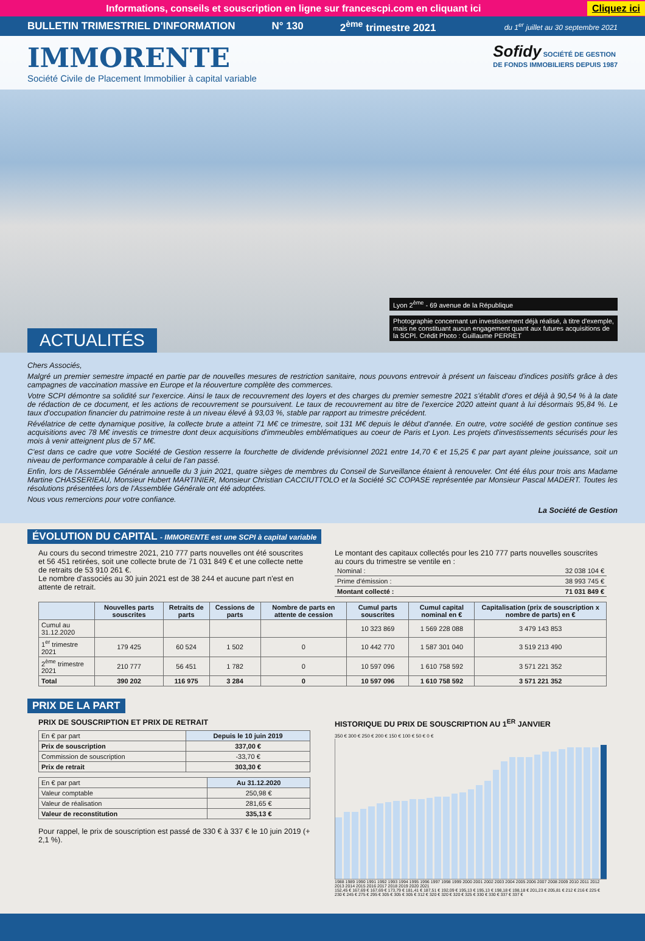Informations, conseils et souscription en ligne sur francescpi.com en cliquant ici Cliquez ici
BULLETIN TRIMESTRIEL D'INFORMATION N° 130 2<sup>ème</sup> trimestre 2021 du 1<sup>er</sup> juillet au 30 septembre 2021
IMMORENTE
Société Civile de Placement Immobilier à capital variable
Sofidy SOCIÉTÉ DE GESTION
DE FONDS IMMOBILIERS DEPUIS 1987
Lyon 2<sup>ème</sup> - 69 avenue de la République
Photographie concernant un investissement déjà réalisé, à titre d'exemple, mais ne constituant aucun engagement quant aux futures acquisitions de la SCPI. Crédit Photo : Guillaume PERRET
ACTUALITÉS
Chers Associés,
Malgré un premier semestre impacté en partie par de nouvelles mesures de restriction sanitaire, nous pouvons entrevoir à présent un faisceau d'indices positifs grâce à des campagnes de vaccination massive en Europe et la réouverture complète des commerces.
Votre SCPI démontre sa solidité sur l'exercice. Ainsi le taux de recouvrement des loyers et des charges du premier semestre 2021 s'établit d'ores et déjà à 90,54 % à la date de rédaction de ce document, et les actions de recouvrement se poursuivent. Le taux de recouvrement au titre de l'exercice 2020 atteint quant à lui désormais 95,84 %. Le taux d'occupation financier du patrimoine reste à un niveau élevé à 93,03 %, stable par rapport au trimestre précédent.
Révélatrice de cette dynamique positive, la collecte brute a atteint 71 M€ ce trimestre, soit 131 M€ depuis le début d'année. En outre, votre société de gestion continue ses acquisitions avec 78 M€ investis ce trimestre dont deux acquisitions d'immeubles emblématiques au coeur de Paris et Lyon. Les projets d'investissements sécurisés pour les mois à venir atteignent plus de 57 M€.
C'est dans ce cadre que votre Société de Gestion resserre la fourchette de dividende prévisionnel 2021 entre 14,70 € et 15,25 € par part ayant pleine jouissance, soit un niveau de performance comparable à celui de l'an passé.
Enfin, lors de l'Assemblée Générale annuelle du 3 juin 2021, quatre sièges de membres du Conseil de Surveillance étaient à renouveler. Ont été élus pour trois ans Madame Martine CHASSERIEAU, Monsieur Hubert MARTINIER, Monsieur Christian CACCIUTTOLO et la Société SC COPASE représentée par Monsieur Pascal MADERT. Toutes les résolutions présentées lors de l'Assemblée Générale ont été adoptées.
Nous vous remercions pour votre confiance.
La Société de Gestion
ÉVOLUTION DU CAPITAL - IMMORENTE est une SCPI à capital variable
Au cours du second trimestre 2021, 210 777 parts nouvelles ont été souscrites et 56 451 retirées, soit une collecte brute de 71 031 849 € et une collecte nette de retraits de 53 910 261 €.
Le nombre d'associés au 30 juin 2021 est de 38 244 et aucune part n'est en attente de retrait.
Le montant des capitaux collectés pour les 210 777 parts nouvelles souscrites au cours du trimestre se ventile en :
| Nominal : | 32 038 104 € |
| Prime d'émission : | 38 993 745 € |
| Montant collecté : | 71 031 849 € |
| | Nouvelles parts souscrites | Retraits de parts | Cessions de parts | Nombre de parts en attente de cession | Cumul parts souscrites | Cumul capital nominal en € | Capitalisation (prix de souscription x nombre de parts) en € |
| --- | --- | --- | --- | --- | --- | --- | --- |
| Cumul au 31.12.2020 | | | | | 10 323 869 | 1 569 228 088 | 3 479 143 853 |
| 1<sup>er</sup> trimestre 2021 | 179 425 | 60 524 | 1 502 | 0 | 10 442 770 | 1 587 301 040 | 3 519 213 490 |
| 2<sup>ème</sup> trimestre 2021 | 210 777 | 56 451 | 1 782 | 0 | 10 597 096 | 1 610 758 592 | 3 571 221 352 |
| Total | 390 202 | 116 975 | 3 284 | 0 | 10 597 096 | 1 610 758 592 | 3 571 221 352 |
PRIX DE LA PART
PRIX DE SOUSCRIPTION ET PRIX DE RETRAIT
| En € par part | Depuis le 10 juin 2019 |
| Prix de souscription | 337,00 € |
| Commission de souscription | -33,70 € |
| Prix de retrait | 303,30 € |
| En € par part | Au 31.12.2020 |
| Valeur comptable | 250,98 € |
| Valeur de réalisation | 281,65 € |
| Valeur de reconstitution | 335,13 € |
Pour rappel, le prix de souscription est passé de 330 € à 337 € le 10 juin 2019 (+ 2,1 %).
HISTORIQUE DU PRIX DE SOUSCRIPTION AU 1<sup>ER</sup> JANVIER
350 € 300 € 250 € 200 € 150 € 100 € 50 € 0 €
1988 1989 1990 1991 1992 1993 1994 1995 1996 1997 1998 1999 2000 2001 2002 2003 2004 2005 2006 2007 2008 2009 2010 2011 2012 2013 2014 2015 2016 2017 2018 2019 2020 2021
152,45 € 167,69 € 167,69 € 173,79 € 181,41 € 187,51 € 192,09 € 195,13 € 195,13 € 198,18 € 198,18 € 201,23 € 205,81 € 212 € 216 € 225 € 230 € 245 € 275 € 295 € 305 € 305 € 305 € 312 € 320 € 320 € 320 € 325 € 330 € 330 € 337 € 337 €